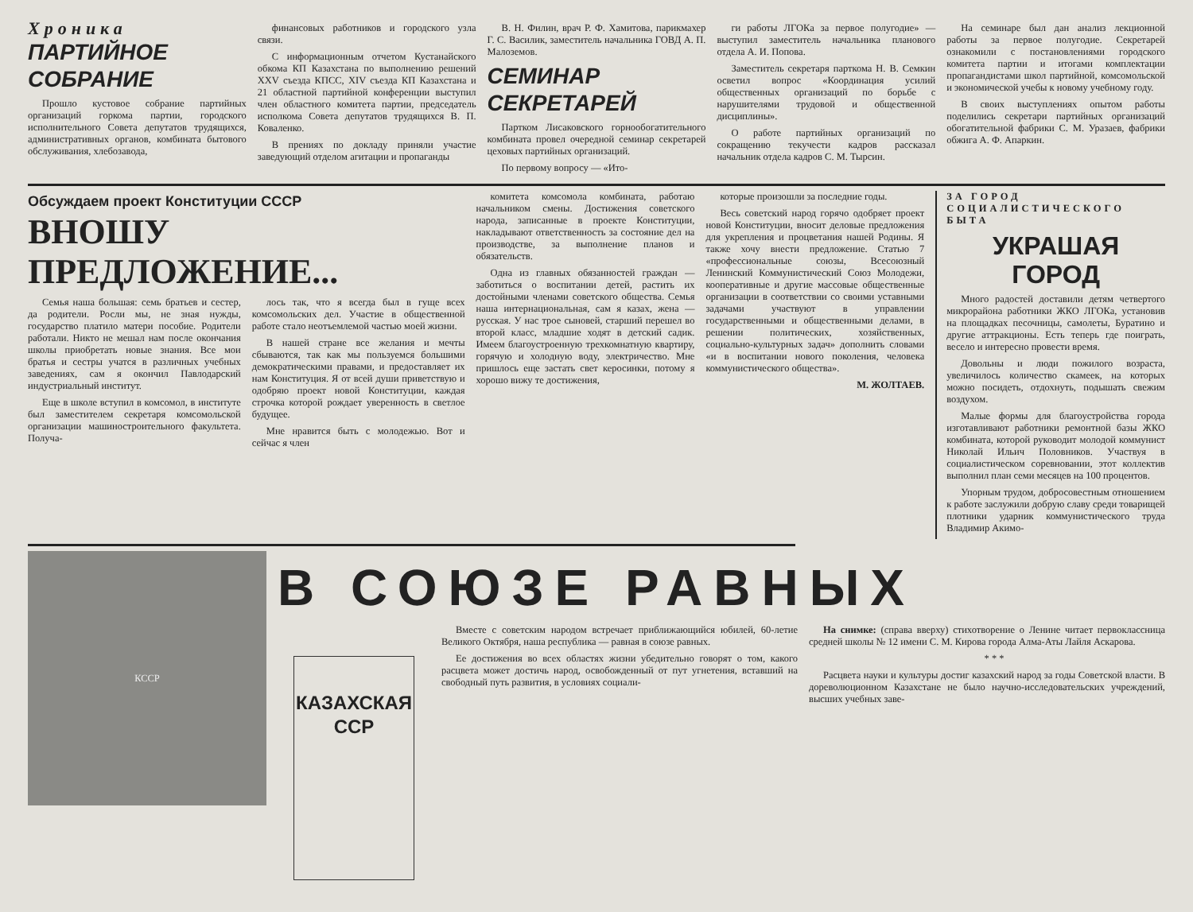Хроника
ПАРТИЙНОЕ СОБРАНИЕ
Прошло кустовое собрание партийных организаций горкома партии, городского исполнительного Совета депутатов трудящихся, административных органов, комбината бытового обслуживания, хлебозавода,
финансовых работников и городского узла связи.
С информационным отчетом Кустанайского обкома КП Казахстана по выполнению решений XXV съезда КПСС, XIV съезда КП Казахстана и 21 областной партийной конференции выступил член областного комитета партии, председатель исполкома Совета депутатов трудящихся В. П. Коваленко.
В прениях по докладу приняли участие заведующий отделом агитации и пропаганды
В. Н. Филин, врач Р. Ф. Хамитова, парикмахер Г. С. Василик, заместитель начальника ГОВД А. П. Малоземов.
СЕМИНАР СЕКРЕТАРЕЙ
Партком Лисаковского горнообогатительного комбината провел очередной семинар секретарей цеховых партийных организаций.
По первому вопросу — «Ито-
ги работы ЛГОКа за первое полугодие» — выступил заместитель начальника планового отдела А. И. Попова.
Заместитель секретаря парткома Н. В. Семкин осветил вопрос «Координация усилий общественных организаций по борьбе с нарушителями трудовой и общественной дисциплины».
О работе партийных организаций по сокращению текучести кадров рассказал начальник отдела кадров С. М. Тырсин.
На семинаре был дан анализ лекционной работы за первое полугодие. Секретарей ознакомили с постановлениями городского комитета партии и итогами комплектации пропагандистами школ партийной, комсомольской и экономической учебы к новому учебному году.
В своих выступлениях опытом работы поделились секретари партийных организаций обогатительной фабрики С. М. Уразаев, фабрики обжига А. Ф. Апаркин.
Обсуждаем проект Конституции СССР
ВНОШУ ПРЕДЛОЖЕНИЕ...
Семья наша большая: семь братьев и сестер, да родители. Росли мы, не зная нужды, государство платило матери пособие. Родители работали. Никто не мешал нам после окончания школы приобретать новые знания. Все мои братья и сестры учатся в различных учебных заведениях, сам я окончил Павлодарский индустриальный институт.
Еще в школе вступил в комсомол, в институте был заместителем секретаря комсомольской организации машиностроительного факультета. Получа-
лось так, что я всегда был в гуще всех комсомольских дел. Участие в общественной работе стало неотъемлемой частью моей жизни.
В нашей стране все желания и мечты сбываются, так как мы пользуемся большими демократическими правами, и предоставляет их нам Конституция. Я от всей души приветствую и одобряю проект новой Конституции, каждая строчка которой рождает уверенность в светлое будущее.
Мне нравится быть с молодежью. Вот и сейчас я член
комитета комсомола комбината, работаю начальником смены. Достижения советского народа, записанные в проекте Конституции, накладывают ответственность за состояние дел на производстве, за выполнение планов и обязательств.
Одна из главных обязанностей граждан — заботиться о воспитании детей, растить их достойными членами советского общества. Семья наша интернациональная, сам я казах, жена — русская. У нас трое сыновей, старший перешел во второй класс, младшие ходят в детский садик. Имеем благоустроенную трехкомнатную квартиру, горячую и холодную воду, электричество. Мне пришлось еще застать свет керосинки, потому я хорошо вижу те достижения,
которые произошли за последние годы.
Весь советский народ горячо одобряет проект новой Конституции, вносит деловые предложения для укрепления и процветания нашей Родины. Я также хочу внести предложение. Статью 7 «профессиональные союзы, Всесоюзный Ленинский Коммунистический Союз Молодежи, кооперативные и другие массовые общественные организации в соответствии со своими уставными задачами участвуют в управлении государственными и общественными делами, в решении политических, хозяйственных, социально-культурных задач» дополнить словами «и в воспитании нового поколения, человека коммунистического общества».
М. ЖОЛТАЕВ.
ЗА ГОРОД
СОЦИАЛИСТИЧЕСКОГО
БЫТА
УКРАШАЯ ГОРОД
Много радостей доставили детям четвертого микрорайона работники ЖКО ЛГОКа, установив на площадках песочницы, самолеты, Буратино и другие аттракционы. Есть теперь где поиграть, весело и интересно провести время.
Довольны и люди пожилого возраста, увеличилось количество скамеек, на которых можно посидеть, отдохнуть, подышать свежим воздухом.
Малые формы для благоустройства города изготавливают работники ремонтной базы ЖКО комбината, которой руководит молодой коммунист Николай Ильич Половников. Участвуя в социалистическом соревновании, этот коллектив выполнил план семи месяцев на 100 процентов.
Упорным трудом, добросовестным отношением к работе заслужили добрую славу среди товарищей плотники ударник коммунистического труда Владимир Акимо-
КССР
В СОЮЗЕ РАВНЫХ
КАЗАХСКАЯ
ССР
Вместе с советским народом встречает приближающийся юбилей, 60-летие Великого Октября, наша республика — равная в союзе равных.
Ее достижения во всех областях жизни убедительно говорят о том, какого расцвета может достичь народ, освобожденный от пут угнетения, вставший на свободный путь развития, в условиях социали-
На снимке: (справа вверху) стихотворение о Ленине читает первоклассница средней школы № 12 имени С. М. Кирова города Алма-Аты Лайля Аскарова.
* * *
Расцвета науки и культуры достиг казахский народ за годы Советской власти. В дореволюционном Казахстане не было научно-исследовательских учреждений, высших учебных заве-